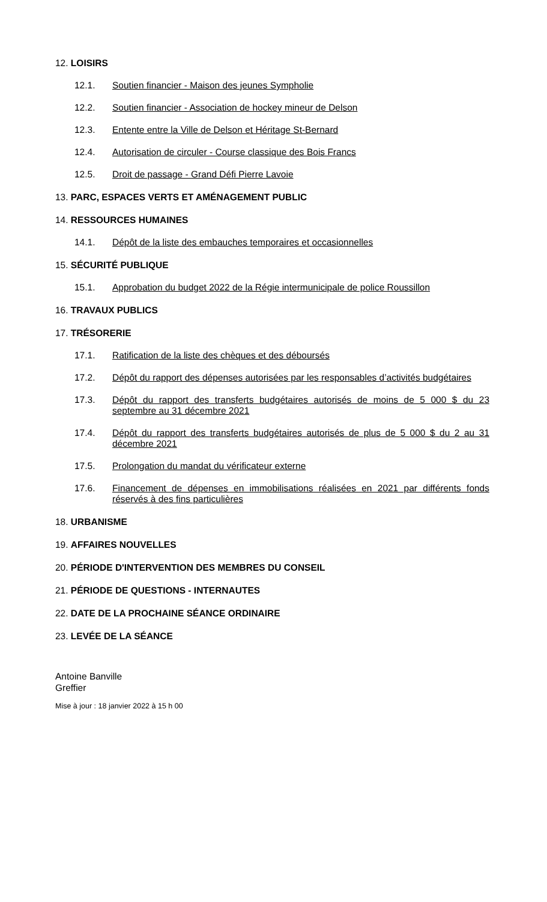12. LOISIRS
12.1. Soutien financier - Maison des jeunes Sympholie
12.2. Soutien financier - Association de hockey mineur de Delson
12.3. Entente entre la Ville de Delson et Héritage St-Bernard
12.4. Autorisation de circuler - Course classique des Bois Francs
12.5. Droit de passage - Grand Défi Pierre Lavoie
13. PARC, ESPACES VERTS ET AMÉNAGEMENT PUBLIC
14. RESSOURCES HUMAINES
14.1. Dépôt de la liste des embauches temporaires et occasionnelles
15. SÉCURITÉ PUBLIQUE
15.1. Approbation du budget 2022 de la Régie intermunicipale de police Roussillon
16. TRAVAUX PUBLICS
17. TRÉSORERIE
17.1. Ratification de la liste des chèques et des déboursés
17.2. Dépôt du rapport des dépenses autorisées par les responsables d’activités budgétaires
17.3. Dépôt du rapport des transferts budgétaires autorisés de moins de 5 000 $ du 23 septembre au 31 décembre 2021
17.4. Dépôt du rapport des transferts budgétaires autorisés de plus de 5 000 $ du 2 au 31 décembre 2021
17.5. Prolongation du mandat du vérificateur externe
17.6. Financement de dépenses en immobilisations réalisées en 2021 par différents fonds réservés à des fins particulières
18. URBANISME
19. AFFAIRES NOUVELLES
20. PÉRIODE D'INTERVENTION DES MEMBRES DU CONSEIL
21. PÉRIODE DE QUESTIONS - INTERNAUTES
22. DATE DE LA PROCHAINE SÉANCE ORDINAIRE
23. LEVÉE DE LA SÉANCE
Antoine Banville
Greffier
Mise à jour : 18 janvier 2022 à 15 h 00